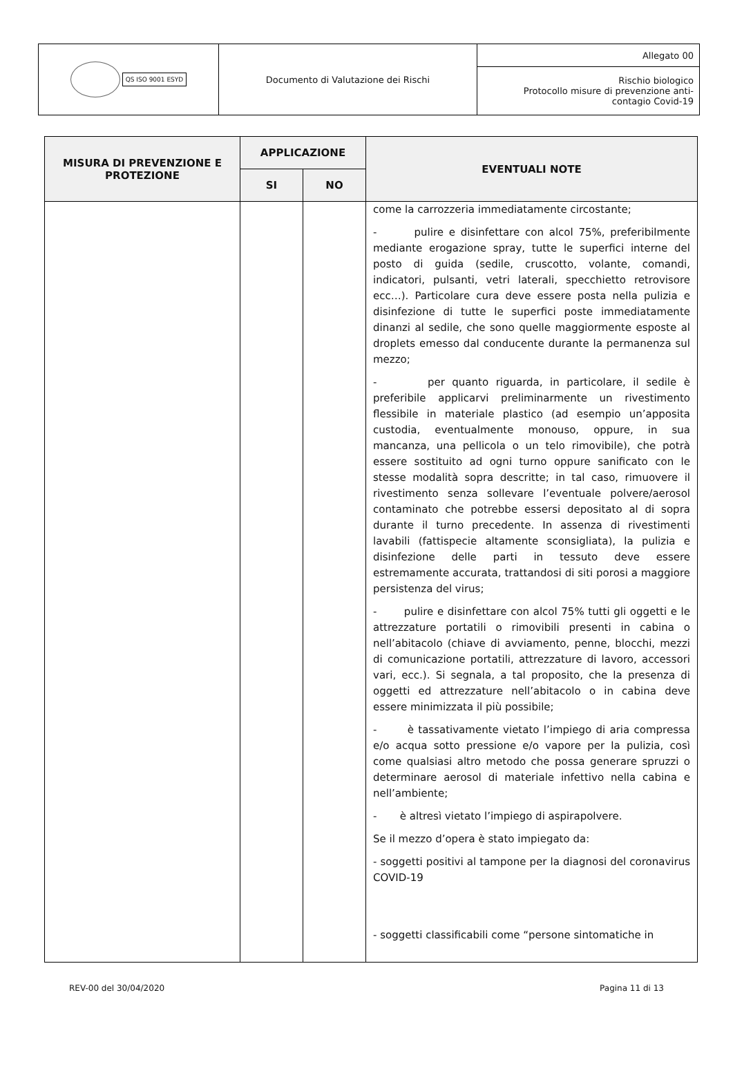| QS ISO 9001 ESYD | Documento di Valutazione dei Rischi | Allegato 00 |
| | | Rischio biologico Protocollo misure di prevenzione anti- contagio Covid-19 |
| MISURA DI PREVENZIONE E PROTEZIONE | APPLICAZIONE | | EVENTUALI NOTE |
| --- | --- | --- | --- |
| | SI | NO | |
| | | | come la carrozzeria immediatamente circostante; - pulire e disinfettare con alcol 75%, preferibilmente mediante erogazione spray, tutte le superfici interne del posto di guida (sedile, cruscotto, volante, comandi, indicatori, pulsanti, vetri laterali, specchietto retrovisore ecc…). Particolare cura deve essere posta nella pulizia e disinfezione di tutte le superfici poste immediatamente dinanzi al sedile, che sono quelle maggiormente esposte al droplets emesso dal conducente durante la permanenza sul mezzo; - per quanto riguarda, in particolare, il sedile è preferibile applicarvi preliminarmente un rivestimento flessibile in materiale plastico (ad esempio un’apposita custodia, eventualmente monouso, oppure, in sua mancanza, una pellicola o un telo rimovibile), che potrà essere sostituito ad ogni turno oppure sanificato con le stesse modalità sopra descritte; in tal caso, rimuovere il rivestimento senza sollevare l’eventuale polvere/aerosol contaminato che potrebbe essersi depositato al di sopra durante il turno precedente. In assenza di rivestimenti lavabili (fattispecie altamente sconsigliata), la pulizia e disinfezione delle parti in tessuto deve essere estremamente accurata, trattandosi di siti porosi a maggiore persistenza del virus; - pulire e disinfettare con alcol 75% tutti gli oggetti e le attrezzature portatili o rimovibili presenti in cabina o nell’abitacolo (chiave di avviamento, penne, blocchi, mezzi di comunicazione portatili, attrezzature di lavoro, accessori vari, ecc.). Si segnala, a tal proposito, che la presenza di oggetti ed attrezzature nell’abitacolo o in cabina deve essere minimizzata il più possibile; - è tassativamente vietato l’impiego di aria compressa e/o acqua sotto pressione e/o vapore per la pulizia, così come qualsiasi altro metodo che possa generare spruzzi o determinare aerosol di materiale infettivo nella cabina e nell’ambiente; - è altresì vietato l’impiego di aspirapolvere. Se il mezzo d’opera è stato impiegato da: - soggetti positivi al tampone per la diagnosi del coronavirus COVID-19 - soggetti classificabili come “persone sintomatiche in |
REV-00 del 30/04/2020 Pagina 11 di 13